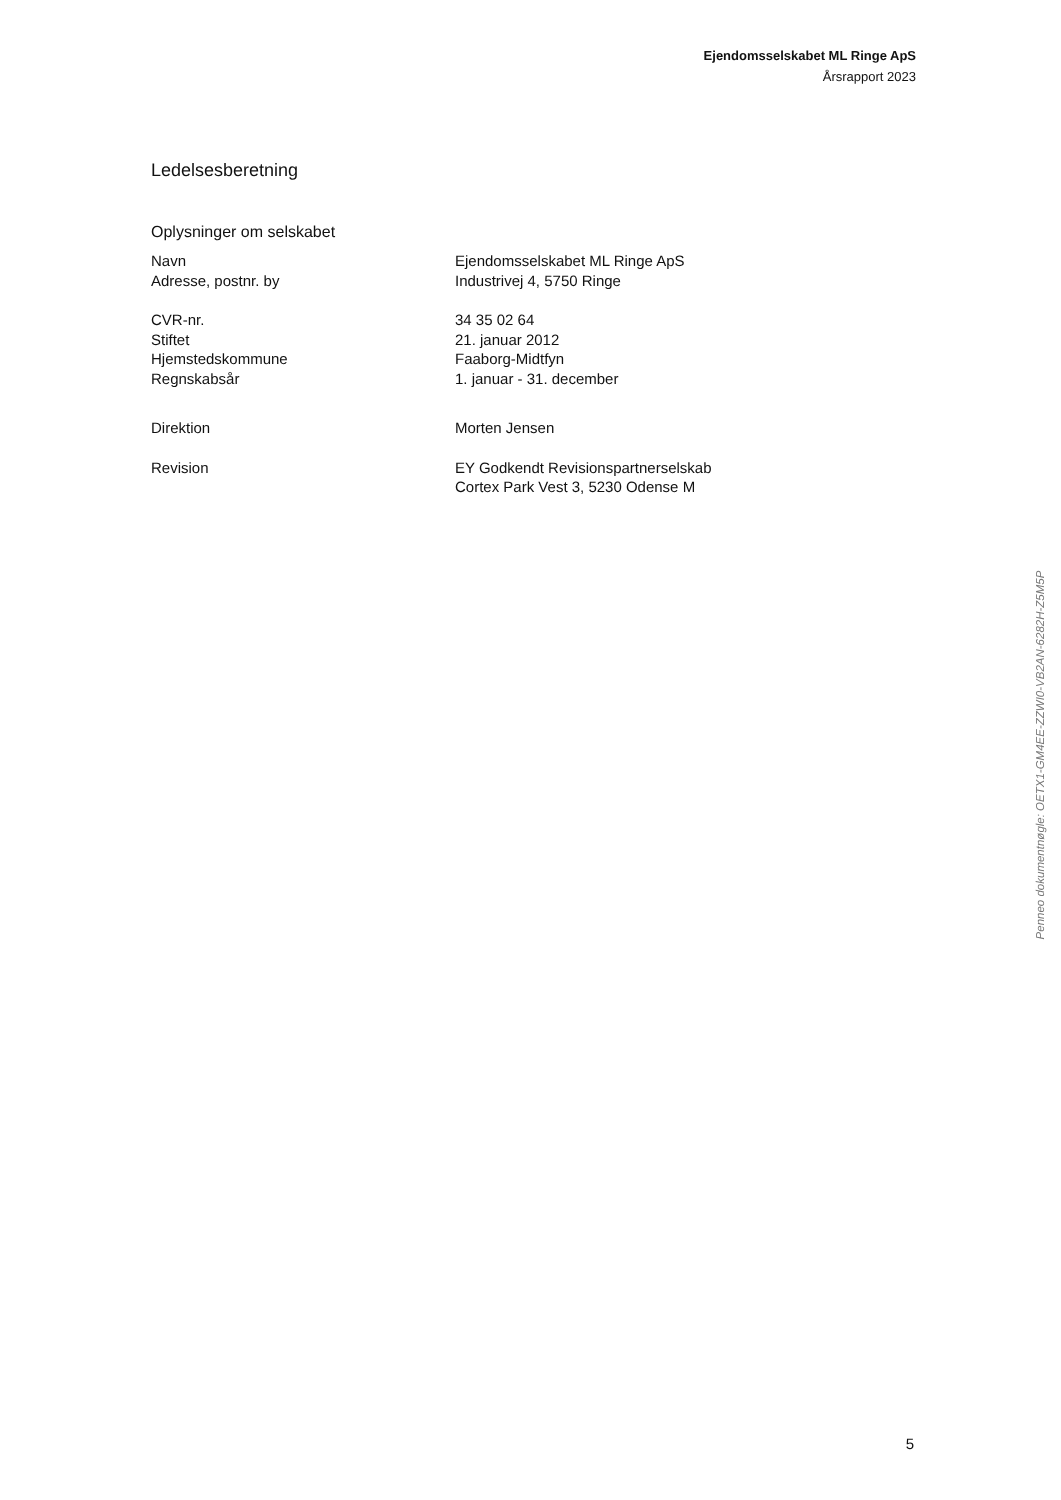Ejendomsselskabet ML Ringe ApS
Årsrapport 2023
Ledelsesberetning
Oplysninger om selskabet
| Navn | Ejendomsselskabet ML Ringe ApS |
| Adresse, postnr. by | Industrivej 4, 5750 Ringe |
| CVR-nr. | 34 35 02 64 |
| Stiftet | 21. januar 2012 |
| Hjemstedskommune | Faaborg-Midtfyn |
| Regnskabsår | 1. januar - 31. december |
| Direktion | Morten Jensen |
| Revision | EY Godkendt Revisionspartnerselskab Cortex Park Vest 3, 5230 Odense M |
Penneo dokumentnøgle: OETX1-GM4EE-ZZWI0-VB2AN-6282H-Z5M5P
5